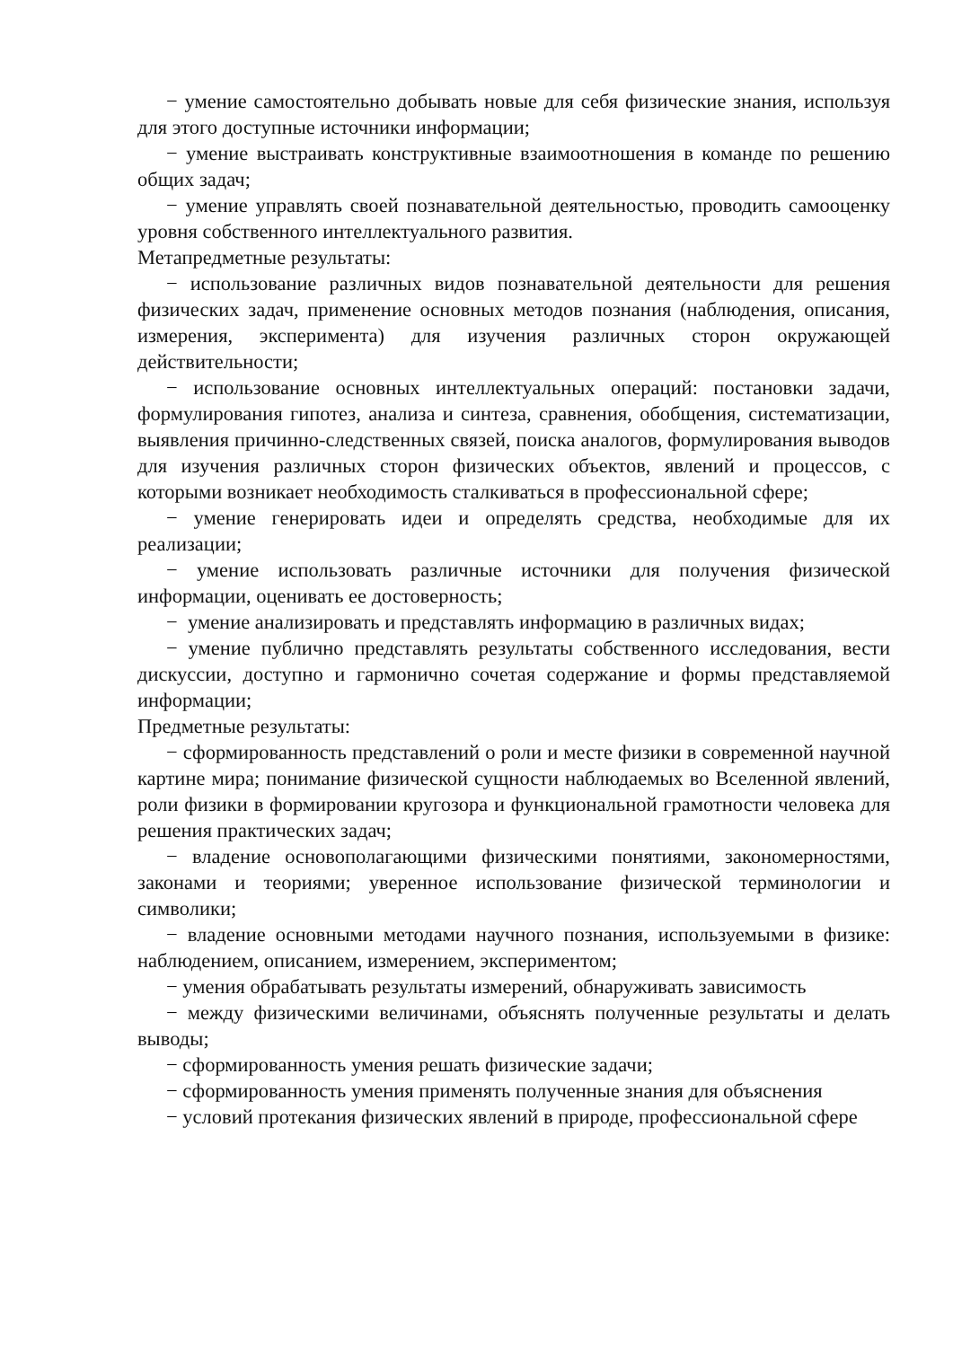− умение самостоятельно добывать новые для себя физические знания, используя для этого доступные источники информации;
− умение выстраивать конструктивные взаимоотношения в команде по решению общих задач;
− умение управлять своей познавательной деятельностью, проводить самооценку уровня собственного интеллектуального развития.
Метапредметные результаты:
− использование различных видов познавательной деятельности для решения физических задач, применение основных методов познания (наблюдения, описания, измерения, эксперимента) для изучения различных сторон окружающей действительности;
− использование основных интеллектуальных операций: постановки задачи, формулирования гипотез, анализа и синтеза, сравнения, обобщения, систематизации, выявления причинно-следственных связей, поиска аналогов, формулирования выводов для изучения различных сторон физических объектов, явлений и процессов, с которыми возникает необходимость сталкиваться в профессиональной сфере;
− умение генерировать идеи и определять средства, необходимые для их реализации;
− умение использовать различные источники для получения физической информации, оценивать ее достоверность;
− умение анализировать и представлять информацию в различных видах;
− умение публично представлять результаты собственного исследования, вести дискуссии, доступно и гармонично сочетая содержание и формы представляемой информации;
Предметные результаты:
− сформированность представлений о роли и месте физики в современной научной картине мира; понимание физической сущности наблюдаемых во Вселенной явлений, роли физики в формировании кругозора и функциональной грамотности человека для решения практических задач;
− владение основополагающими физическими понятиями, закономерностями, законами и теориями; уверенное использование физической терминологии и символики;
− владение основными методами научного познания, используемыми в физике: наблюдением, описанием, измерением, экспериментом;
− умения обрабатывать результаты измерений, обнаруживать зависимость
− между физическими величинами, объяснять полученные результаты и делать выводы;
− сформированность умения решать физические задачи;
− сформированность умения применять полученные знания для объяснения
− условий протекания физических явлений в природе, профессиональной сфере